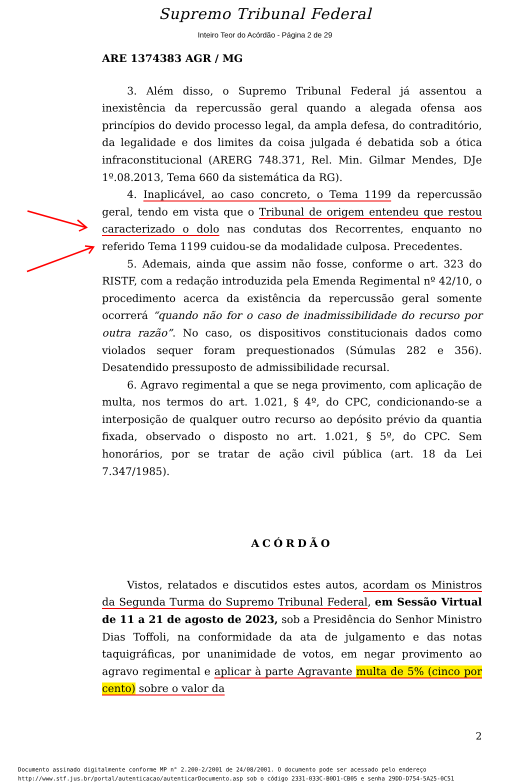Supremo Tribunal Federal
Inteiro Teor do Acórdão - Página 2 de 29
ARE 1374383 AGR / MG
3. Além disso, o Supremo Tribunal Federal já assentou a inexistência da repercussão geral quando a alegada ofensa aos princípios do devido processo legal, da ampla defesa, do contraditório, da legalidade e dos limites da coisa julgada é debatida sob a ótica infraconstitucional (ARERG 748.371, Rel. Min. Gilmar Mendes, DJe 1º.08.2013, Tema 660 da sistemática da RG).
4. Inaplicável, ao caso concreto, o Tema 1199 da repercussão geral, tendo em vista que o Tribunal de origem entendeu que restou caracterizado o dolo nas condutas dos Recorrentes, enquanto no referido Tema 1199 cuidou-se da modalidade culposa. Precedentes.
5. Ademais, ainda que assim não fosse, conforme o art. 323 do RISTF, com a redação introduzida pela Emenda Regimental nº 42/10, o procedimento acerca da existência da repercussão geral somente ocorrerá “quando não for o caso de inadmissibilidade do recurso por outra razão”. No caso, os dispositivos constitucionais dados como violados sequer foram prequestionados (Súmulas 282 e 356). Desatendido pressuposto de admissibilidade recursal.
6. Agravo regimental a que se nega provimento, com aplicação de multa, nos termos do art. 1.021, § 4º, do CPC, condicionando-se a interposição de qualquer outro recurso ao depósito prévio da quantia fixada, observado o disposto no art. 1.021, § 5º, do CPC. Sem honorários, por se tratar de ação civil pública (art. 18 da Lei 7.347/1985).
ACÓRDÃO
Vistos, relatados e discutidos estes autos, acordam os Ministros da Segunda Turma do Supremo Tribunal Federal, em Sessão Virtual de 11 a 21 de agosto de 2023, sob a Presidência do Senhor Ministro Dias Toffoli, na conformidade da ata de julgamento e das notas taquigráficas, por unanimidade de votos, em negar provimento ao agravo regimental e aplicar à parte Agravante multa de 5% (cinco por cento) sobre o valor da
2
Documento assinado digitalmente conforme MP n° 2.200-2/2001 de 24/08/2001. O documento pode ser acessado pelo endereço
http://www.stf.jus.br/portal/autenticacao/autenticarDocumento.asp sob o código 2331-033C-B0D1-CB05 e senha 29DD-D754-5A25-0C51